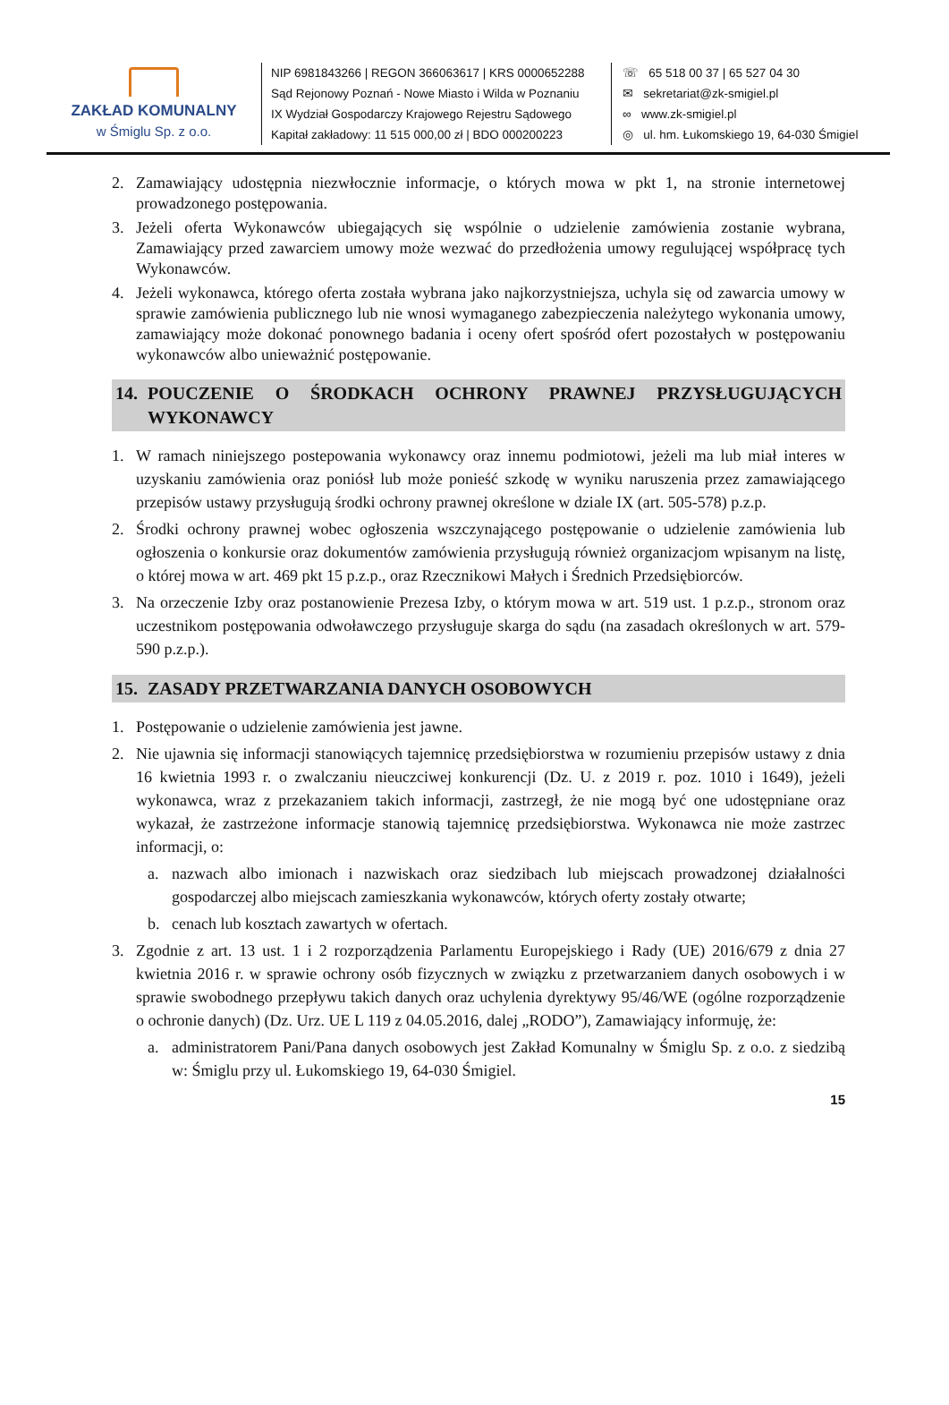ZAKŁAD KOMUNALNY
w Śmiglu Sp. z o.o.
NIP 6981843266 | REGON 366063617 | KRS 0000652288
Sąd Rejonowy Poznań - Nowe Miasto i Wilda w Poznaniu
IX Wydział Gospodarczy Krajowego Rejestru Sądowego
Kapitał zakładowy: 11 515 000,00 zł | BDO 000200223
☏ 65 518 00 37 | 65 527 04 30
✉ sekretariat@zk-smigiel.pl
∞ www.zk-smigiel.pl
◎ ul. hm. Łukomskiego 19, 64-030 Śmigiel
2. Zamawiający udostępnia niezwłocznie informacje, o których mowa w pkt 1, na stronie internetowej prowadzonego postępowania.
3. Jeżeli oferta Wykonawców ubiegających się wspólnie o udzielenie zamówienia zostanie wybrana, Zamawiający przed zawarciem umowy może wezwać do przedłożenia umowy regulującej współpracę tych Wykonawców.
4. Jeżeli wykonawca, którego oferta została wybrana jako najkorzystniejsza, uchyla się od zawarcia umowy w sprawie zamówienia publicznego lub nie wnosi wymaganego zabezpieczenia należytego wykonania umowy, zamawiający może dokonać ponownego badania i oceny ofert spośród ofert pozostałych w postępowaniu wykonawców albo unieważnić postępowanie.
14. POUCZENIE O ŚRODKACH OCHRONY PRAWNEJ PRZYSŁUGUJĄCYCH WYKONAWCY
1. W ramach niniejszego postepowania wykonawcy oraz innemu podmiotowi, jeżeli ma lub miał interes w uzyskaniu zamówienia oraz poniósł lub może ponieść szkodę w wyniku naruszenia przez zamawiającego przepisów ustawy przysługują środki ochrony prawnej określone w dziale IX (art. 505-578) p.z.p.
2. Środki ochrony prawnej wobec ogłoszenia wszczynającego postępowanie o udzielenie zamówienia lub ogłoszenia o konkursie oraz dokumentów zamówienia przysługują również organizacjom wpisanym na listę, o której mowa w art. 469 pkt 15 p.z.p., oraz Rzecznikowi Małych i Średnich Przedsiębiorców.
3. Na orzeczenie Izby oraz postanowienie Prezesa Izby, o którym mowa w art. 519 ust. 1 p.z.p., stronom oraz uczestnikom postępowania odwoławczego przysługuje skarga do sądu (na zasadach określonych w art. 579-590 p.z.p.).
15. ZASADY PRZETWARZANIA DANYCH OSOBOWYCH
1. Postępowanie o udzielenie zamówienia jest jawne.
2. Nie ujawnia się informacji stanowiących tajemnicę przedsiębiorstwa w rozumieniu przepisów ustawy z dnia 16 kwietnia 1993 r. o zwalczaniu nieuczciwej konkurencji (Dz. U. z 2019 r. poz. 1010 i 1649), jeżeli wykonawca, wraz z przekazaniem takich informacji, zastrzegł, że nie mogą być one udostępniane oraz wykazał, że zastrzeżone informacje stanowią tajemnicę przedsiębiorstwa. Wykonawca nie może zastrzec informacji, o:
a. nazwach albo imionach i nazwiskach oraz siedzibach lub miejscach prowadzonej działalności gospodarczej albo miejscach zamieszkania wykonawców, których oferty zostały otwarte;
b. cenach lub kosztach zawartych w ofertach.
3. Zgodnie z art. 13 ust. 1 i 2 rozporządzenia Parlamentu Europejskiego i Rady (UE) 2016/679 z dnia 27 kwietnia 2016 r. w sprawie ochrony osób fizycznych w związku z przetwarzaniem danych osobowych i w sprawie swobodnego przepływu takich danych oraz uchylenia dyrektywy 95/46/WE (ogólne rozporządzenie o ochronie danych) (Dz. Urz. UE L 119 z 04.05.2016, dalej „RODO”), Zamawiający informuję, że:
a. administratorem Pani/Pana danych osobowych jest Zakład Komunalny w Śmiglu Sp. z o.o. z siedzibą w: Śmiglu przy ul. Łukomskiego 19, 64-030 Śmigiel.
15